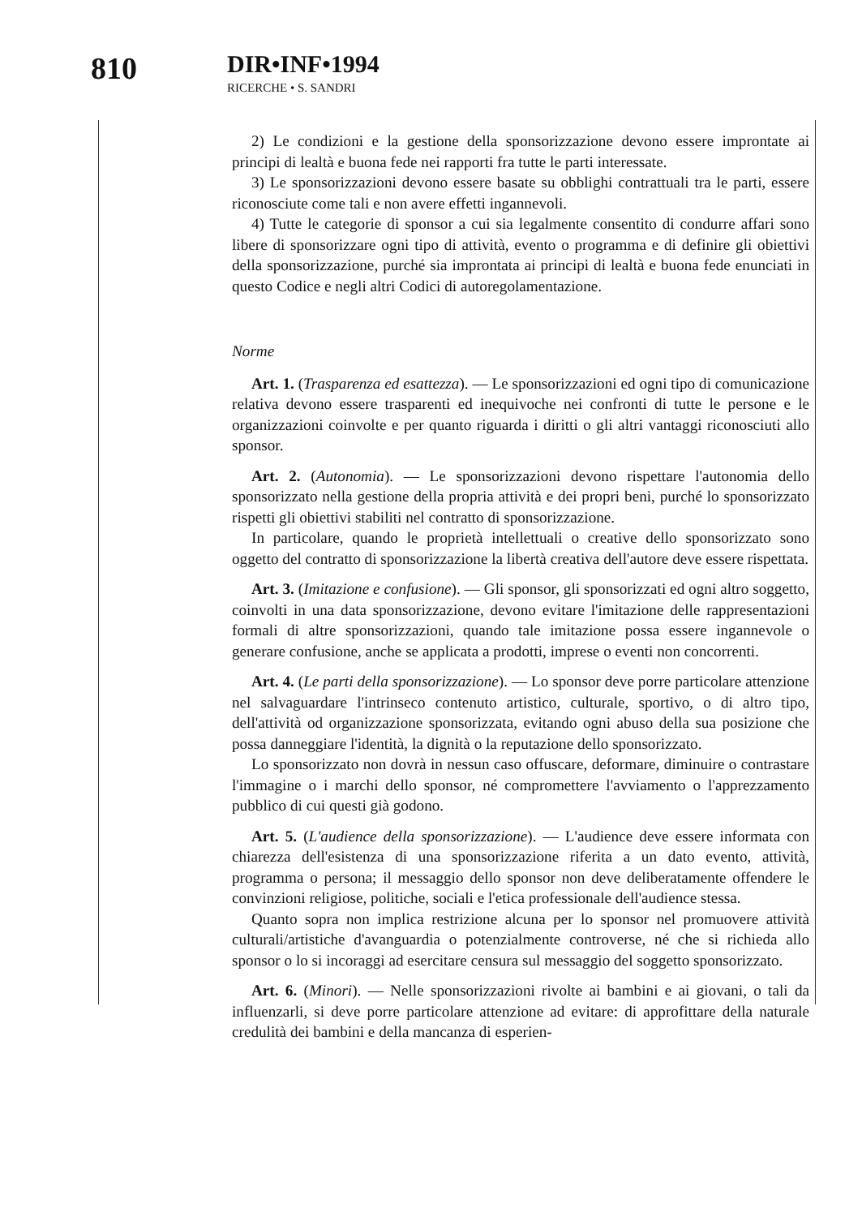810
DIR•INF•1994
RICERCHE • S. SANDRI
2) Le condizioni e la gestione della sponsorizzazione devono essere improntate ai principi di lealtà e buona fede nei rapporti fra tutte le parti interessate.
3) Le sponsorizzazioni devono essere basate su obblighi contrattuali tra le parti, essere riconosciute come tali e non avere effetti ingannevoli.
4) Tutte le categorie di sponsor a cui sia legalmente consentito di condurre affari sono libere di sponsorizzare ogni tipo di attività, evento o programma e di definire gli obiettivi della sponsorizzazione, purché sia improntata ai principi di lealtà e buona fede enunciati in questo Codice e negli altri Codici di autoregolamentazione.
Norme
Art. 1. (Trasparenza ed esattezza). — Le sponsorizzazioni ed ogni tipo di comunicazione relativa devono essere trasparenti ed inequivoche nei confronti di tutte le persone e le organizzazioni coinvolte e per quanto riguarda i diritti o gli altri vantaggi riconosciuti allo sponsor.
Art. 2. (Autonomia). — Le sponsorizzazioni devono rispettare l'autonomia dello sponsorizzato nella gestione della propria attività e dei propri beni, purché lo sponsorizzato rispetti gli obiettivi stabiliti nel contratto di sponsorizzazione.
In particolare, quando le proprietà intellettuali o creative dello sponsorizzato sono oggetto del contratto di sponsorizzazione la libertà creativa dell'autore deve essere rispettata.
Art. 3. (Imitazione e confusione). — Gli sponsor, gli sponsorizzati ed ogni altro soggetto, coinvolti in una data sponsorizzazione, devono evitare l'imitazione delle rappresentazioni formali di altre sponsorizzazioni, quando tale imitazione possa essere ingannevole o generare confusione, anche se applicata a prodotti, imprese o eventi non concorrenti.
Art. 4. (Le parti della sponsorizzazione). — Lo sponsor deve porre particolare attenzione nel salvaguardare l'intrinseco contenuto artistico, culturale, sportivo, o di altro tipo, dell'attività od organizzazione sponsorizzata, evitando ogni abuso della sua posizione che possa danneggiare l'identità, la dignità o la reputazione dello sponsorizzato.
Lo sponsorizzato non dovrà in nessun caso offuscare, deformare, diminuire o contrastare l'immagine o i marchi dello sponsor, né compromettere l'avviamento o l'apprezzamento pubblico di cui questi già godono.
Art. 5. (L'audience della sponsorizzazione). — L'audience deve essere informata con chiarezza dell'esistenza di una sponsorizzazione riferita a un dato evento, attività, programma o persona; il messaggio dello sponsor non deve deliberatamente offendere le convinzioni religiose, politiche, sociali e l'etica professionale dell'audience stessa.
Quanto sopra non implica restrizione alcuna per lo sponsor nel promuovere attività culturali/artistiche d'avanguardia o potenzialmente controverse, né che si richieda allo sponsor o lo si incoraggi ad esercitare censura sul messaggio del soggetto sponsorizzato.
Art. 6. (Minori). — Nelle sponsorizzazioni rivolte ai bambini e ai giovani, o tali da influenzarli, si deve porre particolare attenzione ad evitare: di approfittare della naturale credulità dei bambini e della mancanza di esperien-